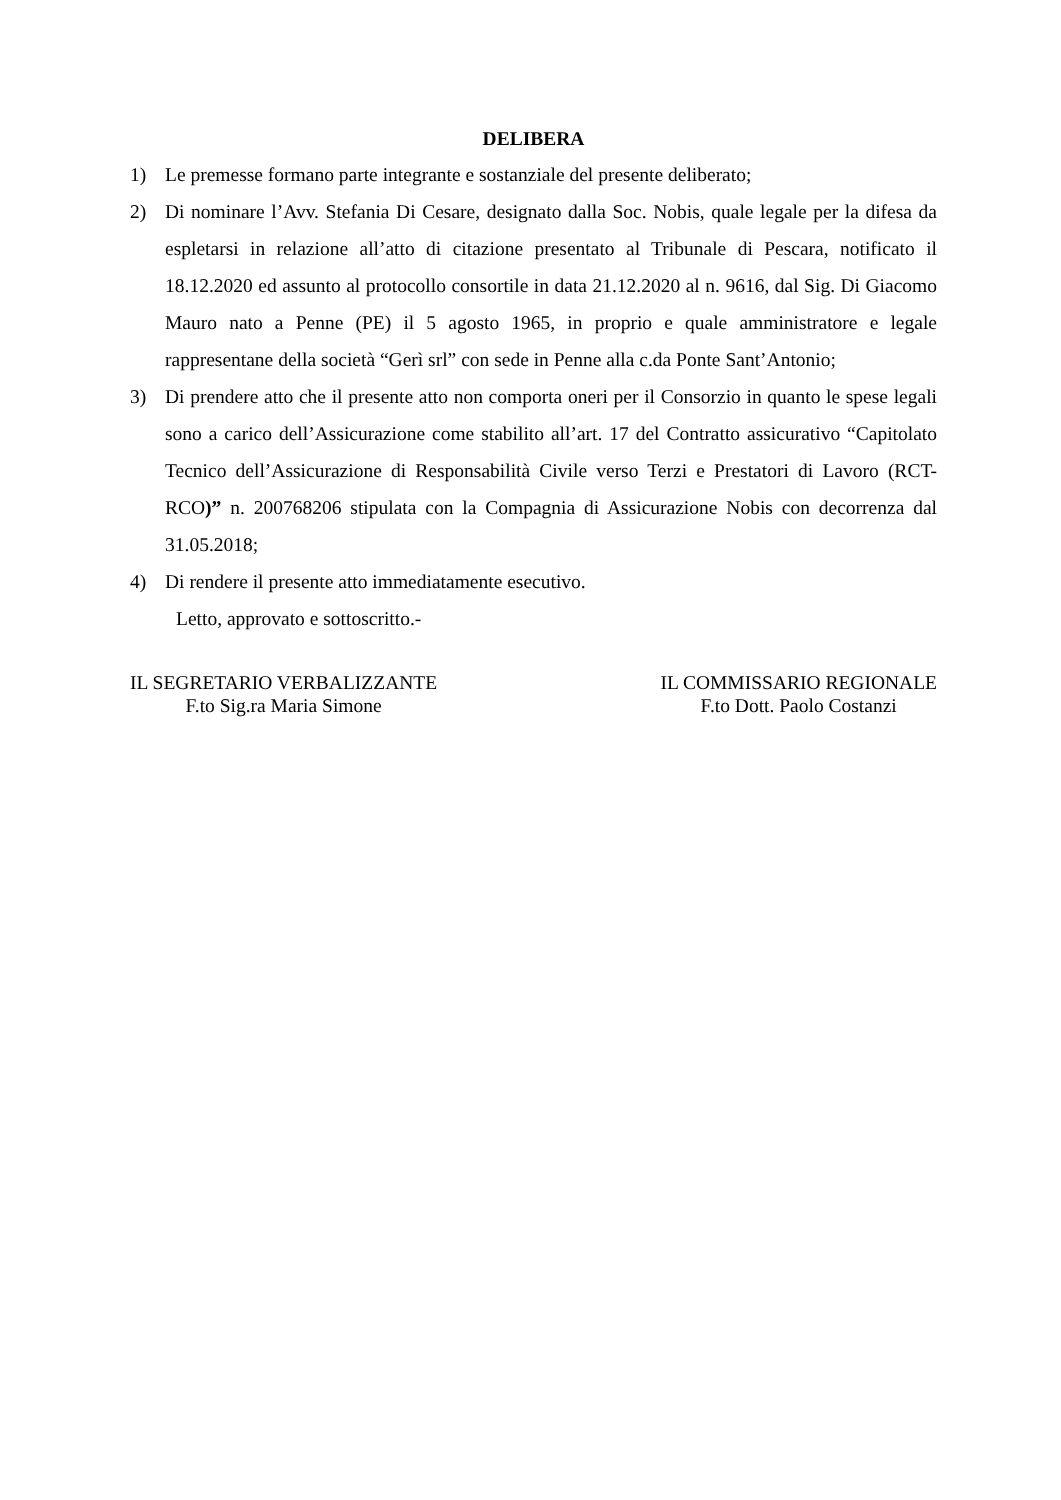DELIBERA
1) Le premesse formano parte integrante e sostanziale del presente deliberato;
2) Di nominare l’Avv. Stefania Di Cesare, designato dalla Soc. Nobis, quale legale per la difesa da espletarsi in relazione all’atto di citazione presentato al Tribunale di Pescara, notificato il 18.12.2020 ed assunto al protocollo consortile in data 21.12.2020 al n. 9616, dal Sig. Di Giacomo Mauro nato a Penne (PE) il 5 agosto 1965, in proprio e quale amministratore e legale rappresentane della società “Gerì srl” con sede in Penne alla c.da Ponte Sant’Antonio;
3) Di prendere atto che il presente atto non comporta oneri per il Consorzio in quanto le spese legali sono a carico dell’Assicurazione come stabilito all’art. 17 del Contratto assicurativo “Capitolato Tecnico dell’Assicurazione di Responsabilità Civile verso Terzi e Prestatori di Lavoro (RCT-RCO)” n. 200768206 stipulata con la Compagnia di Assicurazione Nobis con decorrenza dal 31.05.2018;
4) Di rendere il presente atto immediatamente esecutivo.
Letto, approvato e sottoscritto.-
IL SEGRETARIO VERBALIZZANTE
F.to Sig.ra Maria Simone
IL COMMISSARIO REGIONALE
F.to Dott. Paolo Costanzi